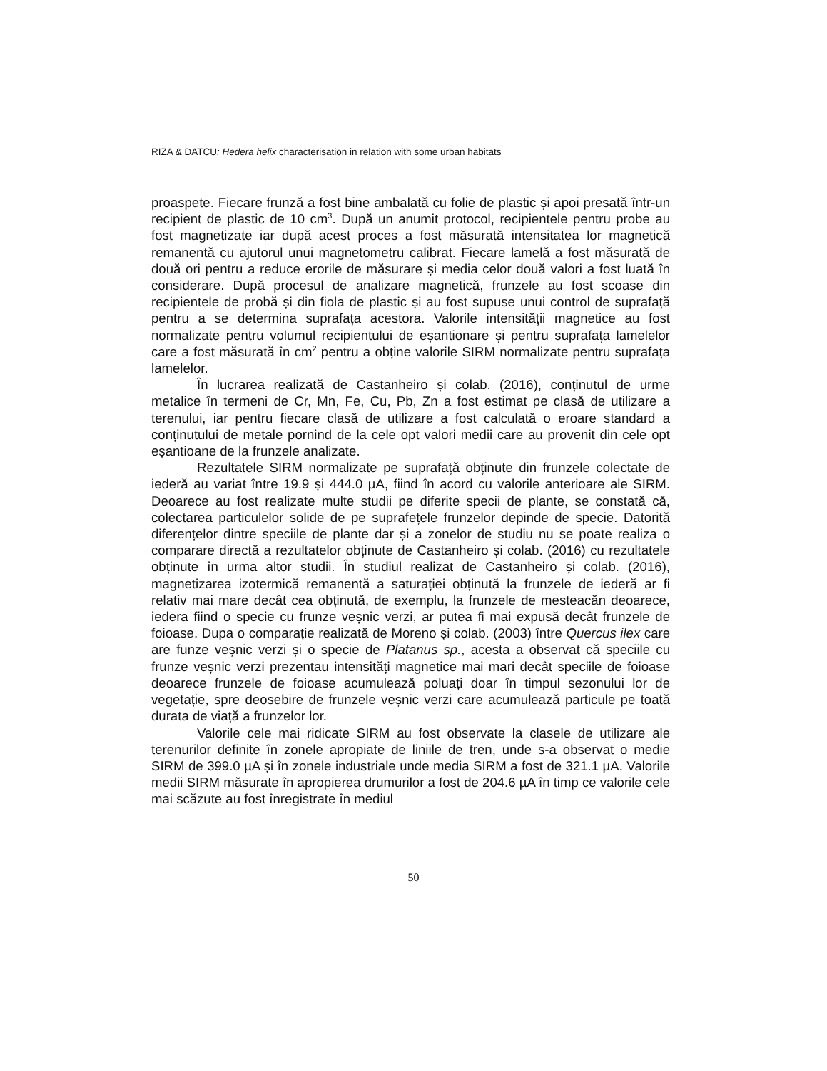RIZA & DATCU: Hedera helix characterisation in relation with some urban habitats
proaspete. Fiecare frunză a fost bine ambalată cu folie de plastic și apoi presată într-un recipient de plastic de 10 cm<sup>3</sup>. După un anumit protocol, recipientele pentru probe au fost magnetizate iar după acest proces a fost măsurată intensitatea lor magnetică remanentă cu ajutorul unui magnetometru calibrat. Fiecare lamelă a fost măsurată de două ori pentru a reduce erorile de măsurare și media celor două valori a fost luată în considerare. După procesul de analizare magnetică, frunzele au fost scoase din recipientele de probă și din fiola de plastic și au fost supuse unui control de suprafață pentru a se determina suprafața acestora. Valorile intensității magnetice au fost normalizate pentru volumul recipientului de eșantionare și pentru suprafața lamelelor care a fost măsurată în cm<sup>2</sup> pentru a obține valorile SIRM normalizate pentru suprafața lamelelor.
În lucrarea realizată de Castanheiro și colab. (2016), conținutul de urme metalice în termeni de Cr, Mn, Fe, Cu, Pb, Zn a fost estimat pe clasă de utilizare a terenului, iar pentru fiecare clasă de utilizare a fost calculată o eroare standard a conținutului de metale pornind de la cele opt valori medii care au provenit din cele opt eșantioane de la frunzele analizate.
Rezultatele SIRM normalizate pe suprafață obținute din frunzele colectate de iederă au variat între 19.9 și 444.0 µA, fiind în acord cu valorile anterioare ale SIRM. Deoarece au fost realizate multe studii pe diferite specii de plante, se constată că, colectarea particulelor solide de pe suprafețele frunzelor depinde de specie. Datorită diferențelor dintre speciile de plante dar și a zonelor de studiu nu se poate realiza o comparare directă a rezultatelor obținute de Castanheiro și colab. (2016) cu rezultatele obținute în urma altor studii. În studiul realizat de Castanheiro și colab. (2016), magnetizarea izotermică remanentă a saturației obținută la frunzele de iederă ar fi relativ mai mare decât cea obținută, de exemplu, la frunzele de mesteacăn deoarece, iedera fiind o specie cu frunze veșnic verzi, ar putea fi mai expusă decât frunzele de foioase. Dupa o comparație realizată de Moreno și colab. (2003) între Quercus ilex care are funze veșnic verzi și o specie de Platanus sp., acesta a observat că speciile cu frunze veșnic verzi prezentau intensități magnetice mai mari decât speciile de foioase deoarece frunzele de foioase acumulează poluați doar în timpul sezonului lor de vegetație, spre deosebire de frunzele veșnic verzi care acumulează particule pe toată durata de viață a frunzelor lor.
Valorile cele mai ridicate SIRM au fost observate la clasele de utilizare ale terenurilor definite în zonele apropiate de liniile de tren, unde s-a observat o medie SIRM de 399.0 µA și în zonele industriale unde media SIRM a fost de 321.1 µA. Valorile medii SIRM măsurate în apropierea drumurilor a fost de 204.6 µA în timp ce valorile cele mai scăzute au fost înregistrate în mediul
50